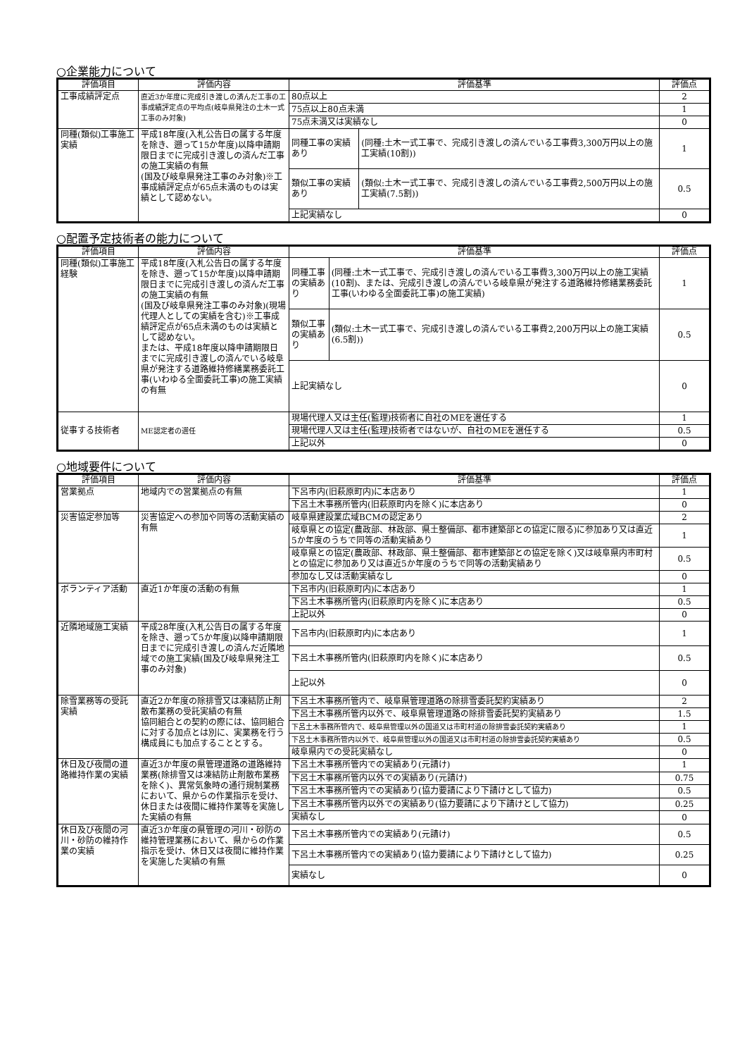○企業能力について
| 評価項目 | 評価内容 | 評価基準 | | 評価点 |
| --- | --- | --- | --- | --- |
| 工事成績評定点 | 直近3か年度に完成引き渡しの済んだ工事の工事成績評定点の平均点(岐阜県発注の土木一式工事のみ対象) | 80点以上 | | 2 |
| | | 75点以上80点未満 | | 1 |
| | | 75点未満又は実績なし | | 0 |
| 同種(類似)工事施工実績 | 平成18年度(入札公告日の属する年度を除き、遡って15か年度)以降申請期限日までに完成引き渡しの済んだ工事の施工実績の有無 (国及び岐阜県発注工事のみ対象)※工事成績評定点が65点未満のものは実績として認めない。 | 同種工事の実績あり | (同種:土木一式工事で、完成引き渡しの済んでいる工事費3,300万円以上の施工実績(10割)) | 1 |
| | | 類似工事の実績あり | (類似:土木一式工事で、完成引き渡しの済んでいる工事費2,500万円以上の施工実績(7.5割)) | 0.5 |
| | | 上記実績なし | | 0 |
○配置予定技術者の能力について
| 評価項目 | 評価内容 | 評価基準 | | 評価点 |
| --- | --- | --- | --- | --- |
| 同種(類似)工事施工経験 | 平成18年度(入札公告日の属する年度を除き、遡って15か年度)以降申請期限日までに完成引き渡しの済んだ工事の施工実績の有無 (国及び岐阜県発注工事のみ対象)(現場代理人としての実績を含む)※工事成績評定点が65点未満のものは実績として認めない。 または、平成18年度以降申請期限日までに完成引き渡しの済んでいる岐阜県が発注する道路維持修繕業務委託工事(いわゆる全面委託工事)の施工実績の有無 | 同種工事の実績あり | (同種:土木一式工事で、完成引き渡しの済んでいる工事費3,300万円以上の施工実績(10割)、または、完成引き渡しの済んでいる岐阜県が発注する道路維持修繕業務委託工事(いわゆる全面委託工事)の施工実績) | 1 |
| | | 類似工事の実績あり | (類似:土木一式工事で、完成引き渡しの済んでいる工事費2,200万円以上の施工実績(6.5割)) | 0.5 |
| | | 上記実績なし | | 0 |
| 従事する技術者 | ME認定者の選任 | 現場代理人又は主任(監理)技術者に自社のMEを選任する | | 1 |
| | | 現場代理人又は主任(監理)技術者ではないが、自社のMEを選任する | | 0.5 |
| | | 上記以外 | | 0 |
○地域要件について
| 評価項目 | 評価内容 | 評価基準 | 評価点 |
| --- | --- | --- | --- |
| 営業拠点 | 地域内での営業拠点の有無 | 下呂市内(旧萩原町内)に本店あり | 1 |
| | | 下呂土木事務所管内(旧萩原町内を除く)に本店あり | 0 |
| 災害協定参加等 | 災害協定への参加や同等の活動実績の有無 | 岐阜県建設業広域BCMの認定あり | 2 |
| | | 岐阜県との協定(農政部、林政部、県土整備部、都市建築部との協定に限る)に参加あり又は直近5か年度のうちで同等の活動実績あり | 1 |
| | | 岐阜県との協定(農政部、林政部、県土整備部、都市建築部との協定を除く)又は岐阜県内市町村との協定に参加あり又は直近5か年度のうちで同等の活動実績あり | 0.5 |
| | | 参加なし又は活動実績なし | 0 |
| ボランティア活動 | 直近1か年度の活動の有無 | 下呂市内(旧萩原町内)に本店あり | 1 |
| | | 下呂土木事務所管内(旧萩原町内を除く)に本店あり | 0.5 |
| | | 上記以外 | 0 |
| 近隣地域施工実績 | 平成28年度(入札公告日の属する年度を除き、遡って5か年度)以降申請期限日までに完成引き渡しの済んだ近隣地域での施工実績(国及び岐阜県発注工事のみ対象) | 下呂市内(旧萩原町内)に本店あり | 1 |
| | | 下呂土木事務所管内(旧萩原町内を除く)に本店あり | 0.5 |
| | | 上記以外 | 0 |
| 除雪業務等の受託実績 | 直近2か年度の除排雪又は凍結防止剤散布業務の受託実績の有無 協同組合との契約の際には、協同組合に対する加点とは別に、実業務を行う構成員にも加点することとする。 | 下呂土木事務所管内で、岐阜県管理道路の除排雪委託契約実績あり | 2 |
| | | 下呂土木事務所管内以外で、岐阜県管理道路の除排雪委託契約実績あり | 1.5 |
| | | 下呂土木事務所管内で、岐阜県管理以外の国道又は市町村道の除排雪委託契約実績あり | 1 |
| | | 下呂土木事務所管内以外で、岐阜県管理以外の国道又は市町村道の除排雪委託契約実績あり | 0.5 |
| | | 岐阜県内での受託実績なし | 0 |
| 休日及び夜間の道路維持作業の実績 | 直近3か年度の県管理道路の道路維持業務(除排雪又は凍結防止剤散布業務を除く)、異常気象時の通行規制業務において、県からの作業指示を受け、休日または夜間に維持作業等を実施した実績の有無 | 下呂土木事務所管内での実績あり(元請け) | 1 |
| | | 下呂土木事務所管内以外での実績あり(元請け) | 0.75 |
| | | 下呂土木事務所管内での実績あり(協力要請により下請けとして協力) | 0.5 |
| | | 下呂土木事務所管内以外での実績あり(協力要請により下請けとして協力) | 0.25 |
| | | 実績なし | 0 |
| 休日及び夜間の河川・砂防の維持作業の実績 | 直近3か年度の県管理の河川・砂防の維持管理業務において、県からの作業指示を受け、休日又は夜間に維持作業を実施した実績の有無 | 下呂土木事務所管内での実績あり(元請け) | 0.5 |
| | | 下呂土木事務所管内での実績あり(協力要請により下請けとして協力) | 0.25 |
| | | 実績なし | 0 |